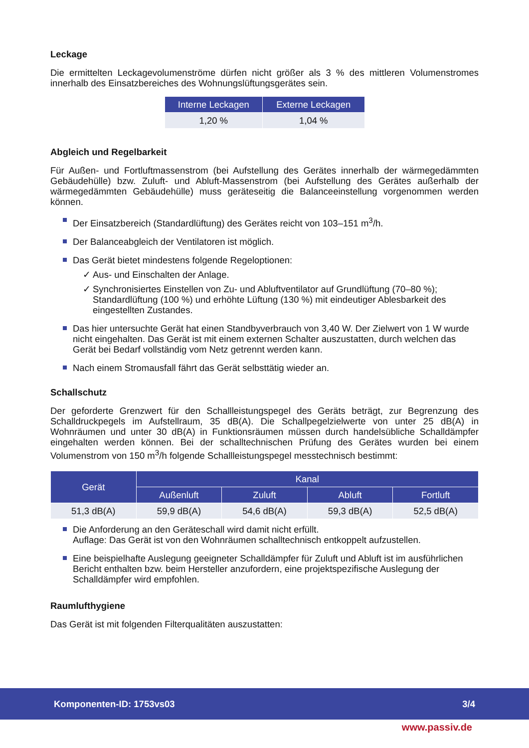Leckage
Die ermittelten Leckagevolumenströme dürfen nicht größer als 3 % des mittleren Volumenstromes innerhalb des Einsatzbereiches des Wohnungslüftungsgerätes sein.
| Interne Leckagen | Externe Leckagen |
| --- | --- |
| 1,20 % | 1,04 % |
Abgleich und Regelbarkeit
Für Außen- und Fortluftmassenstrom (bei Aufstellung des Gerätes innerhalb der wärmegedämmten Gebäudehülle) bzw. Zuluft- und Abluft-Massenstrom (bei Aufstellung des Gerätes außerhalb der wärmegedämmten Gebäudehülle) muss geräteseitig die Balanceeinstellung vorgenommen werden können.
Der Einsatzbereich (Standardlüftung) des Gerätes reicht von 103–151 m<sup>3</sup>/h.
Der Balanceabgleich der Ventilatoren ist möglich.
Das Gerät bietet mindestens folgende Regeloptionen:
✓ Aus- und Einschalten der Anlage.
✓ Synchronisiertes Einstellen von Zu- und Abluftventilator auf Grundlüftung (70–80 %); Standardlüftung (100 %) und erhöhte Lüftung (130 %) mit eindeutiger Ablesbarkeit des eingestellten Zustandes.
Das hier untersuchte Gerät hat einen Standbyverbrauch von 3,40 W. Der Zielwert von 1 W wurde nicht eingehalten. Das Gerät ist mit einem externen Schalter auszustatten, durch welchen das Gerät bei Bedarf vollständig vom Netz getrennt werden kann.
Nach einem Stromausfall fährt das Gerät selbsttätig wieder an.
Schallschutz
Der geforderte Grenzwert für den Schallleistungspegel des Geräts beträgt, zur Begrenzung des Schalldruckpegels im Aufstellraum, 35 dB(A). Die Schallpegelzielwerte von unter 25 dB(A) in Wohnräumen und unter 30 dB(A) in Funktionsräumen müssen durch handelsübliche Schalldämpfer eingehalten werden können. Bei der schalltechnischen Prüfung des Gerätes wurden bei einem Volumenstrom von 150 m<sup>3</sup>/h folgende Schallleistungspegel messtechnisch bestimmt:
| Gerät | Kanal | | | |
| --- | --- | --- | --- | --- |
| | Außenluft | Zuluft | Abluft | Fortluft |
| 51,3 dB(A) | 59,9 dB(A) | 54,6 dB(A) | 59,3 dB(A) | 52,5 dB(A) |
Die Anforderung an den Geräteschall wird damit nicht erfüllt.
Auflage: Das Gerät ist von den Wohnräumen schalltechnisch entkoppelt aufzustellen.
Eine beispielhafte Auslegung geeigneter Schalldämpfer für Zuluft und Abluft ist im ausführlichen Bericht enthalten bzw. beim Hersteller anzufordern, eine projektspezifische Auslegung der Schalldämpfer wird empfohlen.
Raumlufthygiene
Das Gerät ist mit folgenden Filterqualitäten auszustatten:
Komponenten-ID: 1753vs03 3/4
www.passiv.de